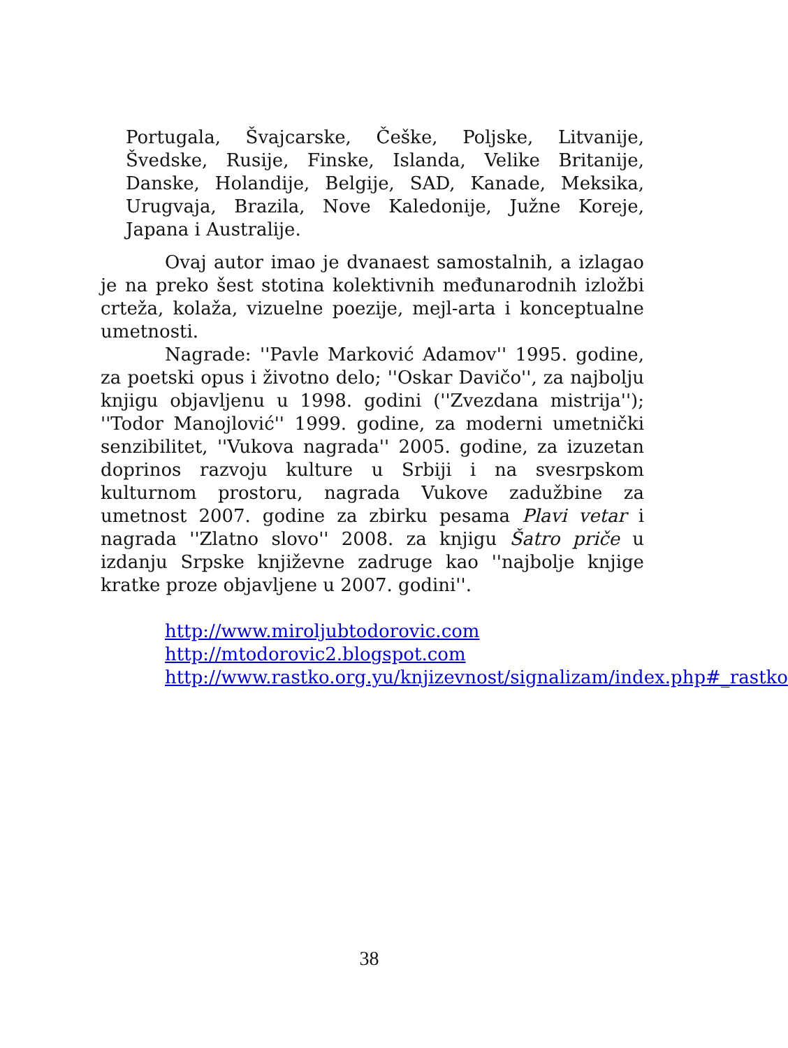Portugala, Švajcarske, Češke, Poljske, Litvanije, Švedske, Rusije, Finske, Islanda, Velike Britanije, Danske, Holandije, Belgije, SAD, Kanade, Meksika, Urugvaja, Brazila, Nove Kaledonije, Južne Koreje, Japana i Australije.
Ovaj autor imao je dvanaest samostalnih, a izlagao je na preko šest stotina kolektivnih međunarodnih izložbi crteža, kolaža, vizuelne poezije, mejl-arta i konceptualne umetnosti.
Nagrade: ''Pavle Marković Adamov'' 1995. godine, za poetski opus i životno delo; ''Oskar Davičo'', za najbolju knjigu objavljenu u 1998. godini (''Zvezdana mistrija''); ''Todor Manojlović'' 1999. godine, za moderni umetnički senzibilitet, ''Vukova nagrada'' 2005. godine, za izuzetan doprinos razvoju kulture u Srbiji i na svesrpskom kulturnom prostoru, nagrada Vukove zadužbine za umetnost 2007. godine za zbirku pesama Plavi vetar i nagrada ''Zlatno slovo'' 2008. za knjigu Šatro priče u izdanju Srpske književne zadruge kao ''najbolje knjige kratke proze objavljene u 2007. godini''.
http://www.miroljubtodorovic.com
http://mtodorovic2.blogspot.com
http://www.rastko.org.yu/knjizevnost/signalizam/index.php#_rastko
38